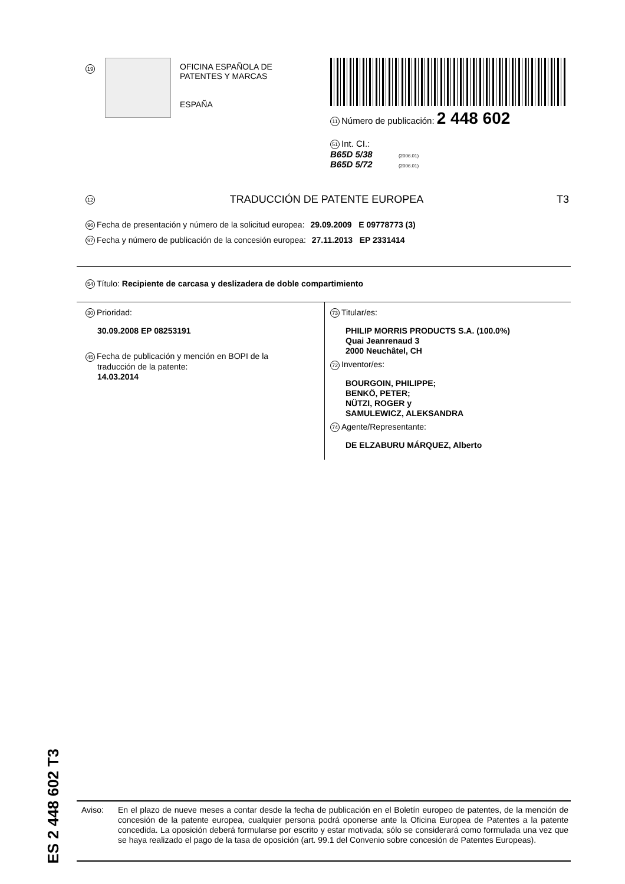19
OFICINA ESPAÑOLA DE
PATENTES Y MARCAS
ESPAÑA
11 Número de publicación: 2 448 602
51 Int. CI.:
B65D 5/38 (2006.01)
B65D 5/72 (2006.01)
12 TRADUCCIÓN DE PATENTE EUROPEA T3
96 Fecha de presentación y número de la solicitud europea: 29.09.2009 E 09778773 (3)
97 Fecha y número de publicación de la concesión europea: 27.11.2013 EP 2331414
54 Título: Recipiente de carcasa y deslizadera de doble compartimiento
30 Prioridad:
30.09.2008 EP 08253191
45 Fecha de publicación y mención en BOPI de la
traducción de la patente:
14.03.2014
73 Titular/es:
PHILIP MORRIS PRODUCTS S.A. (100.0%)
Quai Jeanrenaud 3
2000 Neuchâtel, CH
72 Inventor/es:
BOURGOIN, PHILIPPE;
BENKÖ, PETER;
NÜTZI, ROGER y
SAMULEWICZ, ALEKSANDRA
74 Agente/Representante:
DE ELZABURU MÁRQUEZ, Alberto
ES 2 448 602 T3
Aviso: En el plazo de nueve meses a contar desde la fecha de publicación en el Boletín europeo de patentes, de la mención de concesión de la patente europea, cualquier persona podrá oponerse ante la Oficina Europea de Patentes a la patente concedida. La oposición deberá formularse por escrito y estar motivada; sólo se considerará como formulada una vez que se haya realizado el pago de la tasa de oposición (art. 99.1 del Convenio sobre concesión de Patentes Europeas).